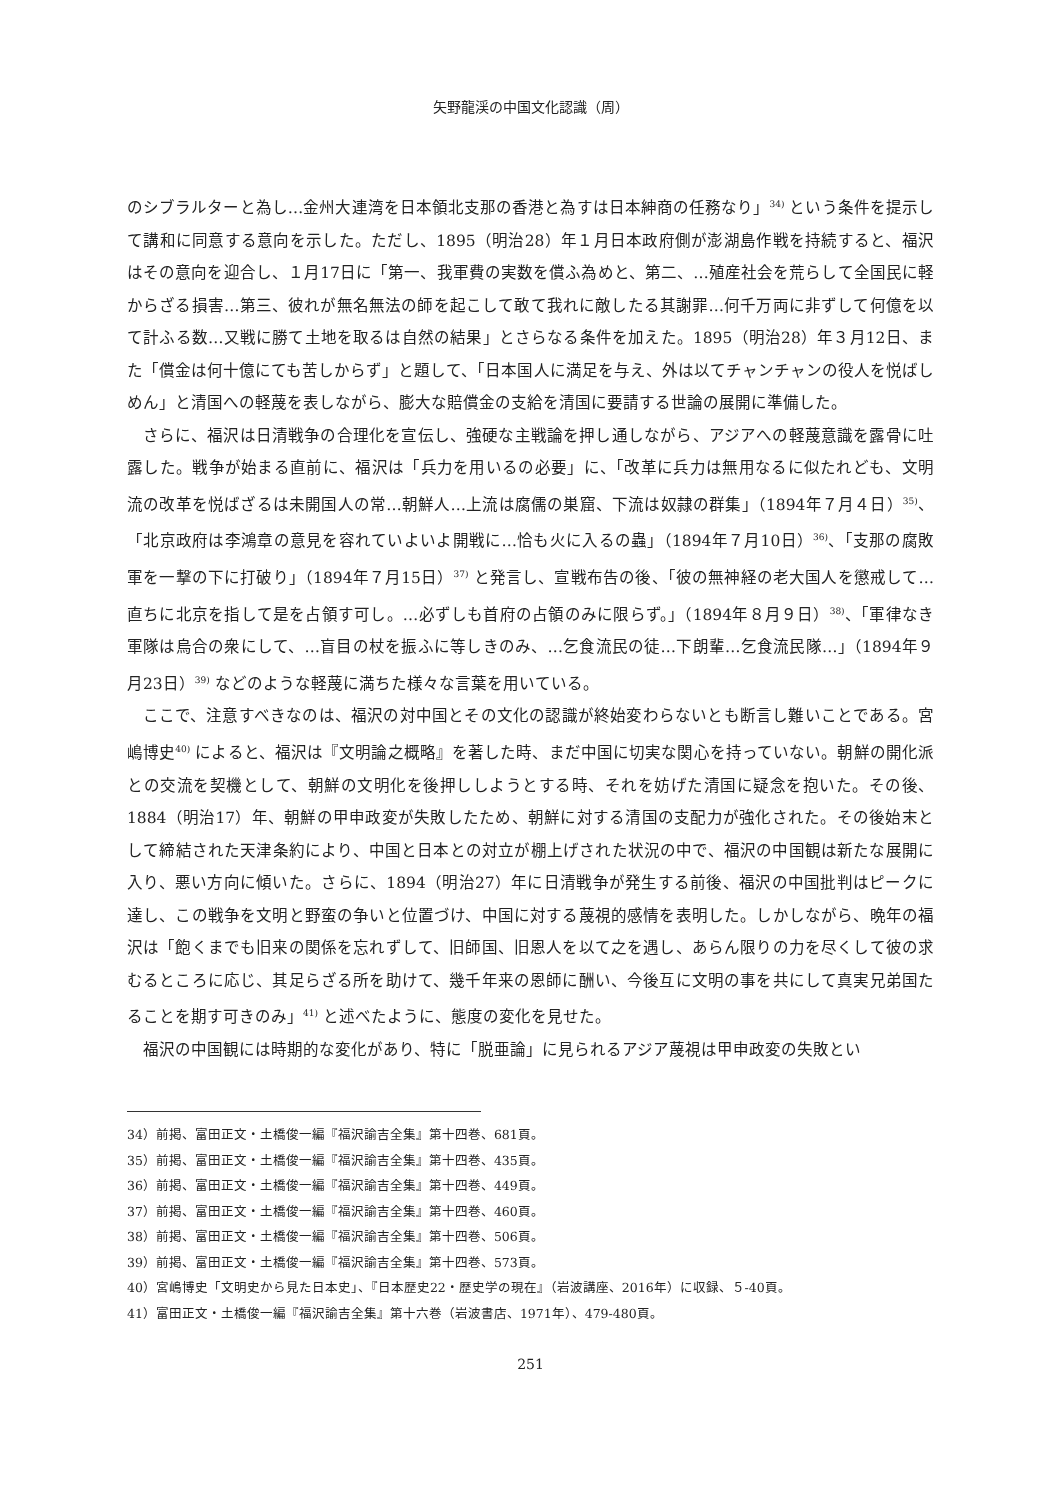矢野龍渓の中国文化認識（周）
のシブラルターと為し…金州大連湾を日本領北支那の香港と為すは日本紳商の任務なり」<sup>34)</sup> という条件を提示して講和に同意する意向を示した。ただし、1895（明治28）年１月日本政府側が澎湖島作戦を持続すると、福沢はその意向を迎合し、１月17日に「第一、我軍費の実数を償ふ為めと、第二、…殖産社会を荒らして全国民に軽からざる損害…第三、彼れが無名無法の師を起こして敢て我れに敵したる其謝罪…何千万両に非ずして何億を以て計ふる数…又戦に勝て土地を取るは自然の結果」とさらなる条件を加えた。1895（明治28）年３月12日、また「償金は何十億にても苦しからず」と題して、「日本国人に満足を与え、外は以てチャンチャンの役人を悦ばしめん」と清国への軽蔑を表しながら、膨大な賠償金の支給を清国に要請する世論の展開に準備した。
さらに、福沢は日清戦争の合理化を宣伝し、強硬な主戦論を押し通しながら、アジアへの軽蔑意識を露骨に吐露した。戦争が始まる直前に、福沢は「兵力を用いるの必要」に、「改革に兵力は無用なるに似たれども、文明流の改革を悦ばざるは未開国人の常…朝鮮人…上流は腐儒の巣窟、下流は奴隷の群集」（1894年７月４日）<sup>35)</sup>、「北京政府は李鴻章の意見を容れていよいよ開戦に…恰も火に入るの蟲」（1894年７月10日）<sup>36)</sup>、「支那の腐敗軍を一撃の下に打破り」（1894年７月15日）<sup>37)</sup> と発言し、宣戦布告の後、「彼の無神経の老大国人を懲戒して…直ちに北京を指して是を占領す可し。…必ずしも首府の占領のみに限らず。」（1894年８月９日）<sup>38)</sup>、「軍律なき軍隊は烏合の衆にして、…盲目の杖を振ふに等しきのみ、…乞食流民の徒…下朗輩…乞食流民隊…」（1894年９月23日）<sup>39)</sup> などのような軽蔑に満ちた様々な言葉を用いている。
ここで、注意すべきなのは、福沢の対中国とその文化の認識が終始変わらないとも断言し難いことである。宮嶋博史<sup>40)</sup> によると、福沢は『文明論之概略』を著した時、まだ中国に切実な関心を持っていない。朝鮮の開化派との交流を契機として、朝鮮の文明化を後押ししようとする時、それを妨げた清国に疑念を抱いた。その後、1884（明治17）年、朝鮮の甲申政変が失敗したため、朝鮮に対する清国の支配力が強化された。その後始末として締結された天津条約により、中国と日本との対立が棚上げされた状況の中で、福沢の中国観は新たな展開に入り、悪い方向に傾いた。さらに、1894（明治27）年に日清戦争が発生する前後、福沢の中国批判はピークに達し、この戦争を文明と野蛮の争いと位置づけ、中国に対する蔑視的感情を表明した。しかしながら、晩年の福沢は「飽くまでも旧来の関係を忘れずして、旧師国、旧恩人を以て之を遇し、あらん限りの力を尽くして彼の求むるところに応じ、其足らざる所を助けて、幾千年来の恩師に酬い、今後互に文明の事を共にして真実兄弟国たることを期す可きのみ」<sup>41)</sup> と述べたように、態度の変化を見せた。
福沢の中国観には時期的な変化があり、特に「脱亜論」に見られるアジア蔑視は甲申政変の失敗とい
34）前掲、富田正文・土橋俊一編『福沢諭吉全集』第十四巻、681頁。
35）前掲、富田正文・土橋俊一編『福沢諭吉全集』第十四巻、435頁。
36）前掲、富田正文・土橋俊一編『福沢諭吉全集』第十四巻、449頁。
37）前掲、富田正文・土橋俊一編『福沢諭吉全集』第十四巻、460頁。
38）前掲、富田正文・土橋俊一編『福沢諭吉全集』第十四巻、506頁。
39）前掲、富田正文・土橋俊一編『福沢諭吉全集』第十四巻、573頁。
40）宮嶋博史「文明史から見た日本史」、『日本歴史22・歴史学の現在』（岩波講座、2016年）に収録、５-40頁。
41）富田正文・土橋俊一編『福沢諭吉全集』第十六巻（岩波書店、1971年）、479-480頁。
251